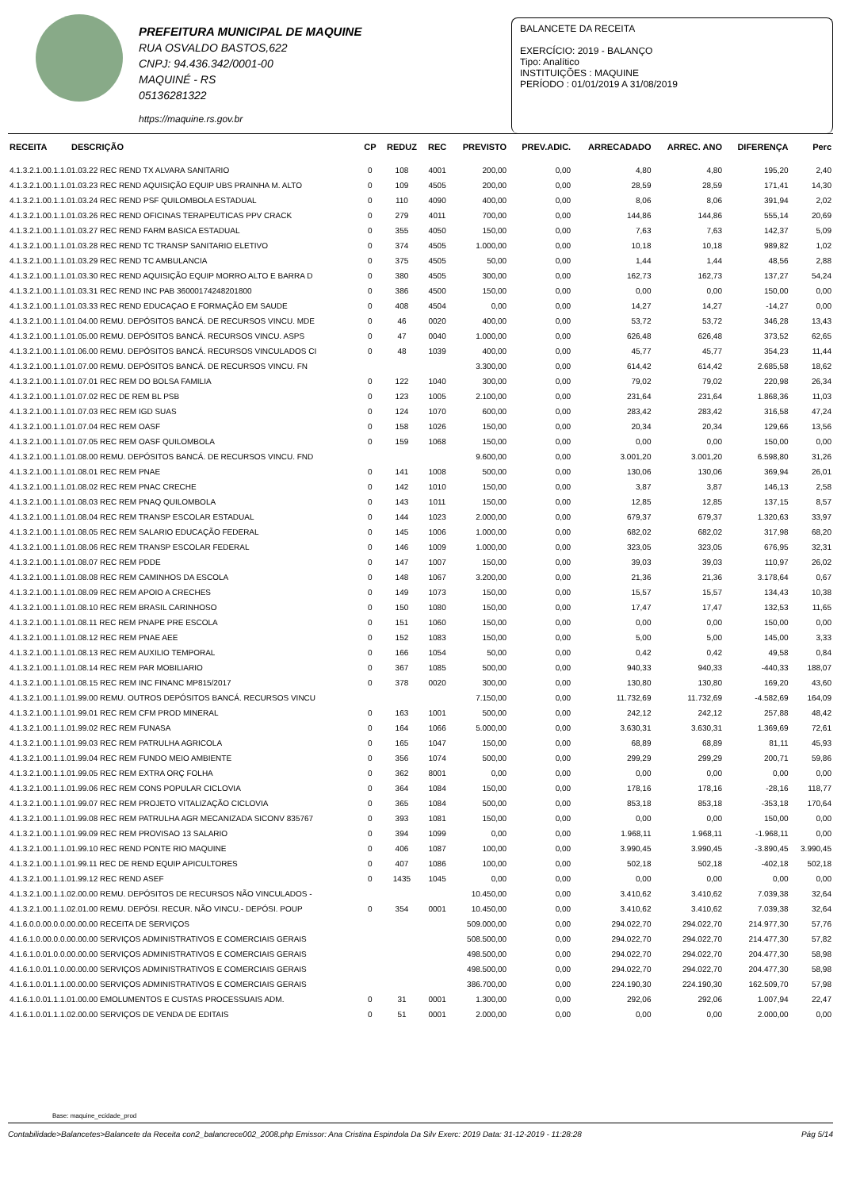PREFEITURA MUNICIPAL DE MAQUINE
RUA OSVALDO BASTOS,622
CNPJ: 94.436.342/0001-00
MAQUINÉ - RS
05136281322
https://maquine.rs.gov.br
BALANCETE DA RECEITA
EXERCÍCIO: 2019 - BALANÇO
Tipo: Analítico
INSTITUIÇÕES : MAQUINE
PERÍODO : 01/01/2019 A 31/08/2019
| RECEITA | DESCRIÇÃO | CP | REDUZ | REC | PREVISTO | PREV.ADIC. | ARRECADADO | ARREC. ANO | DIFERENÇA | Perc |
| --- | --- | --- | --- | --- | --- | --- | --- | --- | --- | --- |
| 4.1.3.2.1.00.1.1.01.03.22 REC REND TX ALVARA SANITARIO | | 0 | 108 | 4001 | 200,00 | 0,00 | 4,80 | 4,80 | 195,20 | 2,40 |
| 4.1.3.2.1.00.1.1.01.03.23 REC REND AQUISIÇÃO EQUIP UBS PRAINHA M. ALTO | | 0 | 109 | 4505 | 200,00 | 0,00 | 28,59 | 28,59 | 171,41 | 14,30 |
| 4.1.3.2.1.00.1.1.01.03.24 REC REND PSF QUILOMBOLA ESTADUAL | | 0 | 110 | 4090 | 400,00 | 0,00 | 8,06 | 8,06 | 391,94 | 2,02 |
| 4.1.3.2.1.00.1.1.01.03.26 REC REND OFICINAS TERAPEUTICAS PPV CRACK | | 0 | 279 | 4011 | 700,00 | 0,00 | 144,86 | 144,86 | 555,14 | 20,69 |
| 4.1.3.2.1.00.1.1.01.03.27 REC REND FARM BASICA ESTADUAL | | 0 | 355 | 4050 | 150,00 | 0,00 | 7,63 | 7,63 | 142,37 | 5,09 |
| 4.1.3.2.1.00.1.1.01.03.28 REC REND TC TRANSP SANITARIO ELETIVO | | 0 | 374 | 4505 | 1.000,00 | 0,00 | 10,18 | 10,18 | 989,82 | 1,02 |
| 4.1.3.2.1.00.1.1.01.03.29 REC REND TC AMBULANCIA | | 0 | 375 | 4505 | 50,00 | 0,00 | 1,44 | 1,44 | 48,56 | 2,88 |
| 4.1.3.2.1.00.1.1.01.03.30 REC REND AQUISIÇÃO EQUIP MORRO ALTO E BARRA D | | 0 | 380 | 4505 | 300,00 | 0,00 | 162,73 | 162,73 | 137,27 | 54,24 |
| 4.1.3.2.1.00.1.1.01.03.31 REC REND INC PAB 36000174248201800 | | 0 | 386 | 4500 | 150,00 | 0,00 | 0,00 | 0,00 | 150,00 | 0,00 |
| 4.1.3.2.1.00.1.1.01.03.33 REC REND EDUCAÇAO E FORMAÇÃO EM SAUDE | | 0 | 408 | 4504 | 0,00 | 0,00 | 14,27 | 14,27 | -14,27 | 0,00 |
| 4.1.3.2.1.00.1.1.01.04.00 REMU. DEPÓSITOS BANCÁ. DE RECURSOS VINCU. MDE | | 0 | 46 | 0020 | 400,00 | 0,00 | 53,72 | 53,72 | 346,28 | 13,43 |
| 4.1.3.2.1.00.1.1.01.05.00 REMU. DEPÓSITOS BANCÁ. RECURSOS VINCU. ASPS | | 0 | 47 | 0040 | 1.000,00 | 0,00 | 626,48 | 626,48 | 373,52 | 62,65 |
| 4.1.3.2.1.00.1.1.01.06.00 REMU. DEPÓSITOS BANCÁ. RECURSOS VINCULADOS CI | | 0 | 48 | 1039 | 400,00 | 0,00 | 45,77 | 45,77 | 354,23 | 11,44 |
| 4.1.3.2.1.00.1.1.01.07.00 REMU. DEPÓSITOS BANCÁ. DE RECURSOS VINCU. FN | | | | | 3.300,00 | 0,00 | 614,42 | 614,42 | 2.685,58 | 18,62 |
| 4.1.3.2.1.00.1.1.01.07.01 REC REM DO BOLSA FAMILIA | | 0 | 122 | 1040 | 300,00 | 0,00 | 79,02 | 79,02 | 220,98 | 26,34 |
| 4.1.3.2.1.00.1.1.01.07.02 REC DE REM BL PSB | | 0 | 123 | 1005 | 2.100,00 | 0,00 | 231,64 | 231,64 | 1.868,36 | 11,03 |
| 4.1.3.2.1.00.1.1.01.07.03 REC REM IGD SUAS | | 0 | 124 | 1070 | 600,00 | 0,00 | 283,42 | 283,42 | 316,58 | 47,24 |
| 4.1.3.2.1.00.1.1.01.07.04 REC REM OASF | | 0 | 158 | 1026 | 150,00 | 0,00 | 20,34 | 20,34 | 129,66 | 13,56 |
| 4.1.3.2.1.00.1.1.01.07.05 REC REM OASF QUILOMBOLA | | 0 | 159 | 1068 | 150,00 | 0,00 | 0,00 | 0,00 | 150,00 | 0,00 |
| 4.1.3.2.1.00.1.1.01.08.00 REMU. DEPÓSITOS BANCÁ. DE RECURSOS VINCU. FND | | | | | 9.600,00 | 0,00 | 3.001,20 | 3.001,20 | 6.598,80 | 31,26 |
| 4.1.3.2.1.00.1.1.01.08.01 REC REM PNAE | | 0 | 141 | 1008 | 500,00 | 0,00 | 130,06 | 130,06 | 369,94 | 26,01 |
| 4.1.3.2.1.00.1.1.01.08.02 REC REM PNAC CRECHE | | 0 | 142 | 1010 | 150,00 | 0,00 | 3,87 | 3,87 | 146,13 | 2,58 |
| 4.1.3.2.1.00.1.1.01.08.03 REC REM PNAQ QUILOMBOLA | | 0 | 143 | 1011 | 150,00 | 0,00 | 12,85 | 12,85 | 137,15 | 8,57 |
| 4.1.3.2.1.00.1.1.01.08.04 REC REM TRANSP ESCOLAR ESTADUAL | | 0 | 144 | 1023 | 2.000,00 | 0,00 | 679,37 | 679,37 | 1.320,63 | 33,97 |
| 4.1.3.2.1.00.1.1.01.08.05 REC REM SALARIO EDUCAÇÃO FEDERAL | | 0 | 145 | 1006 | 1.000,00 | 0,00 | 682,02 | 682,02 | 317,98 | 68,20 |
| 4.1.3.2.1.00.1.1.01.08.06 REC REM TRANSP ESCOLAR FEDERAL | | 0 | 146 | 1009 | 1.000,00 | 0,00 | 323,05 | 323,05 | 676,95 | 32,31 |
| 4.1.3.2.1.00.1.1.01.08.07 REC REM PDDE | | 0 | 147 | 1007 | 150,00 | 0,00 | 39,03 | 39,03 | 110,97 | 26,02 |
| 4.1.3.2.1.00.1.1.01.08.08 REC REM CAMINHOS DA ESCOLA | | 0 | 148 | 1067 | 3.200,00 | 0,00 | 21,36 | 21,36 | 3.178,64 | 0,67 |
| 4.1.3.2.1.00.1.1.01.08.09 REC REM APOIO A CRECHES | | 0 | 149 | 1073 | 150,00 | 0,00 | 15,57 | 15,57 | 134,43 | 10,38 |
| 4.1.3.2.1.00.1.1.01.08.10 REC REM BRASIL CARINHOSO | | 0 | 150 | 1080 | 150,00 | 0,00 | 17,47 | 17,47 | 132,53 | 11,65 |
| 4.1.3.2.1.00.1.1.01.08.11 REC REM PNAPE PRE ESCOLA | | 0 | 151 | 1060 | 150,00 | 0,00 | 0,00 | 0,00 | 150,00 | 0,00 |
| 4.1.3.2.1.00.1.1.01.08.12 REC REM PNAE AEE | | 0 | 152 | 1083 | 150,00 | 0,00 | 5,00 | 5,00 | 145,00 | 3,33 |
| 4.1.3.2.1.00.1.1.01.08.13 REC REM AUXILIO TEMPORAL | | 0 | 166 | 1054 | 50,00 | 0,00 | 0,42 | 0,42 | 49,58 | 0,84 |
| 4.1.3.2.1.00.1.1.01.08.14 REC REM PAR MOBILIARIO | | 0 | 367 | 1085 | 500,00 | 0,00 | 940,33 | 940,33 | -440,33 | 188,07 |
| 4.1.3.2.1.00.1.1.01.08.15 REC REM INC FINANC MP815/2017 | | 0 | 378 | 0020 | 300,00 | 0,00 | 130,80 | 130,80 | 169,20 | 43,60 |
| 4.1.3.2.1.00.1.1.01.99.00 REMU. OUTROS DEPÓSITOS BANCÁ. RECURSOS VINCU | | | | | 7.150,00 | 0,00 | 11.732,69 | 11.732,69 | -4.582,69 | 164,09 |
| 4.1.3.2.1.00.1.1.01.99.01 REC REM CFM PROD MINERAL | | 0 | 163 | 1001 | 500,00 | 0,00 | 242,12 | 242,12 | 257,88 | 48,42 |
| 4.1.3.2.1.00.1.1.01.99.02 REC REM FUNASA | | 0 | 164 | 1066 | 5.000,00 | 0,00 | 3.630,31 | 3.630,31 | 1.369,69 | 72,61 |
| 4.1.3.2.1.00.1.1.01.99.03 REC REM PATRULHA AGRICOLA | | 0 | 165 | 1047 | 150,00 | 0,00 | 68,89 | 68,89 | 81,11 | 45,93 |
| 4.1.3.2.1.00.1.1.01.99.04 REC REM FUNDO MEIO AMBIENTE | | 0 | 356 | 1074 | 500,00 | 0,00 | 299,29 | 299,29 | 200,71 | 59,86 |
| 4.1.3.2.1.00.1.1.01.99.05 REC REM EXTRA ORÇ FOLHA | | 0 | 362 | 8001 | 0,00 | 0,00 | 0,00 | 0,00 | 0,00 | 0,00 |
| 4.1.3.2.1.00.1.1.01.99.06 REC REM CONS POPULAR CICLOVIA | | 0 | 364 | 1084 | 150,00 | 0,00 | 178,16 | 178,16 | -28,16 | 118,77 |
| 4.1.3.2.1.00.1.1.01.99.07 REC REM PROJETO VITALIZAÇÃO CICLOVIA | | 0 | 365 | 1084 | 500,00 | 0,00 | 853,18 | 853,18 | -353,18 | 170,64 |
| 4.1.3.2.1.00.1.1.01.99.08 REC REM PATRULHA AGR MECANIZADA SICONV 835767 | | 0 | 393 | 1081 | 150,00 | 0,00 | 0,00 | 0,00 | 150,00 | 0,00 |
| 4.1.3.2.1.00.1.1.01.99.09 REC REM PROVISAO 13 SALARIO | | 0 | 394 | 1099 | 0,00 | 0,00 | 1.968,11 | 1.968,11 | -1.968,11 | 0,00 |
| 4.1.3.2.1.00.1.1.01.99.10 REC REND PONTE RIO MAQUINE | | 0 | 406 | 1087 | 100,00 | 0,00 | 3.990,45 | 3.990,45 | -3.890,45 | 3.990,45 |
| 4.1.3.2.1.00.1.1.01.99.11 REC DE REND EQUIP APICULTORES | | 0 | 407 | 1086 | 100,00 | 0,00 | 502,18 | 502,18 | -402,18 | 502,18 |
| 4.1.3.2.1.00.1.1.01.99.12 REC REND ASEF | | 0 | 1435 | 1045 | 0,00 | 0,00 | 0,00 | 0,00 | 0,00 | 0,00 |
| 4.1.3.2.1.00.1.1.02.00.00 REMU. DEPÓSITOS DE RECURSOS NÃO VINCULADOS - | | | | | 10.450,00 | 0,00 | 3.410,62 | 3.410,62 | 7.039,38 | 32,64 |
| 4.1.3.2.1.00.1.1.02.01.00 REMU. DEPÓSI. RECUR. NÃO VINCU.- DEPÓSI. POUP | | 0 | 354 | 0001 | 10.450,00 | 0,00 | 3.410,62 | 3.410,62 | 7.039,38 | 32,64 |
| 4.1.6.0.0.00.0.0.00.00.00 RECEITA DE SERVIÇOS | | | | | 509.000,00 | 0,00 | 294.022,70 | 294.022,70 | 214.977,30 | 57,76 |
| 4.1.6.1.0.00.0.0.00.00.00 SERVIÇOS ADMINISTRATIVOS E COMERCIAIS GERAIS | | | | | 508.500,00 | 0,00 | 294.022,70 | 294.022,70 | 214.477,30 | 57,82 |
| 4.1.6.1.0.01.0.0.00.00.00 SERVIÇOS ADMINISTRATIVOS E COMERCIAIS GERAIS | | | | | 498.500,00 | 0,00 | 294.022,70 | 294.022,70 | 204.477,30 | 58,98 |
| 4.1.6.1.0.01.1.0.00.00.00 SERVIÇOS ADMINISTRATIVOS E COMERCIAIS GERAIS | | | | | 498.500,00 | 0,00 | 294.022,70 | 294.022,70 | 204.477,30 | 58,98 |
| 4.1.6.1.0.01.1.1.00.00.00 SERVIÇOS ADMINISTRATIVOS E COMERCIAIS GERAIS | | | | | 386.700,00 | 0,00 | 224.190,30 | 224.190,30 | 162.509,70 | 57,98 |
| 4.1.6.1.0.01.1.1.01.00.00 EMOLUMENTOS E CUSTAS PROCESSUAIS ADM. | | 0 | 31 | 0001 | 1.300,00 | 0,00 | 292,06 | 292,06 | 1.007,94 | 22,47 |
| 4.1.6.1.0.01.1.1.02.00.00 SERVIÇOS DE VENDA DE EDITAIS | | 0 | 51 | 0001 | 2.000,00 | 0,00 | 0,00 | 0,00 | 2.000,00 | 0,00 |
Base: maquine_ecidade_prod
Contabilidade>Balancetes>Balancete da Receita con2_balancrece002_2008.php Emissor: Ana Cristina Espindola Da Silv Exerc: 2019 Data: 31-12-2019 - 11:28:28 Pág 5/14